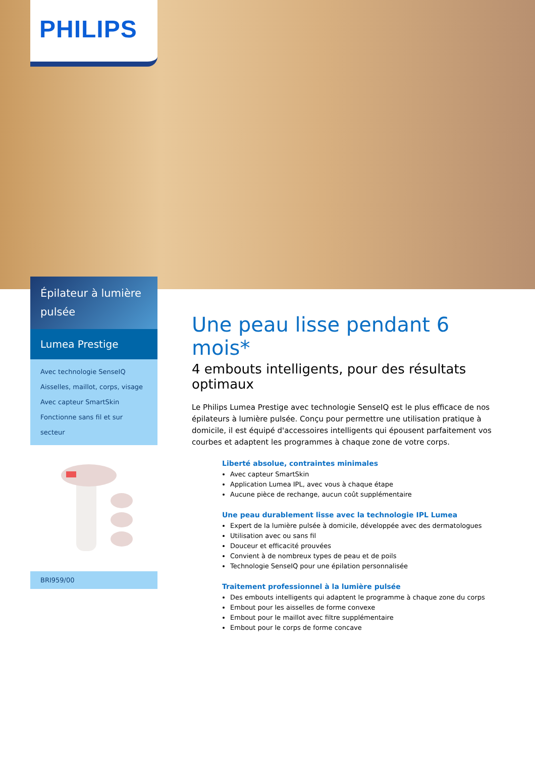PHILIPS
Épilateur à lumière pulsée
Lumea Prestige
Avec technologie SenseIQ
Aisselles, maillot, corps, visage
Avec capteur SmartSkin
Fonctionne sans fil et sur secteur
BRI959/00
Une peau lisse pendant 6 mois*
4 embouts intelligents, pour des résultats optimaux
Le Philips Lumea Prestige avec technologie SenseIQ est le plus efficace de nos épilateurs à lumière pulsée. Conçu pour permettre une utilisation pratique à domicile, il est équipé d'accessoires intelligents qui épousent parfaitement vos courbes et adaptent les programmes à chaque zone de votre corps.
Liberté absolue, contraintes minimales
Avec capteur SmartSkin
Application Lumea IPL, avec vous à chaque étape
Aucune pièce de rechange, aucun coût supplémentaire
Une peau durablement lisse avec la technologie IPL Lumea
Expert de la lumière pulsée à domicile, développée avec des dermatologues
Utilisation avec ou sans fil
Douceur et efficacité prouvées
Convient à de nombreux types de peau et de poils
Technologie SenseIQ pour une épilation personnalisée
Traitement professionnel à la lumière pulsée
Des embouts intelligents qui adaptent le programme à chaque zone du corps
Embout pour les aisselles de forme convexe
Embout pour le maillot avec filtre supplémentaire
Embout pour le corps de forme concave